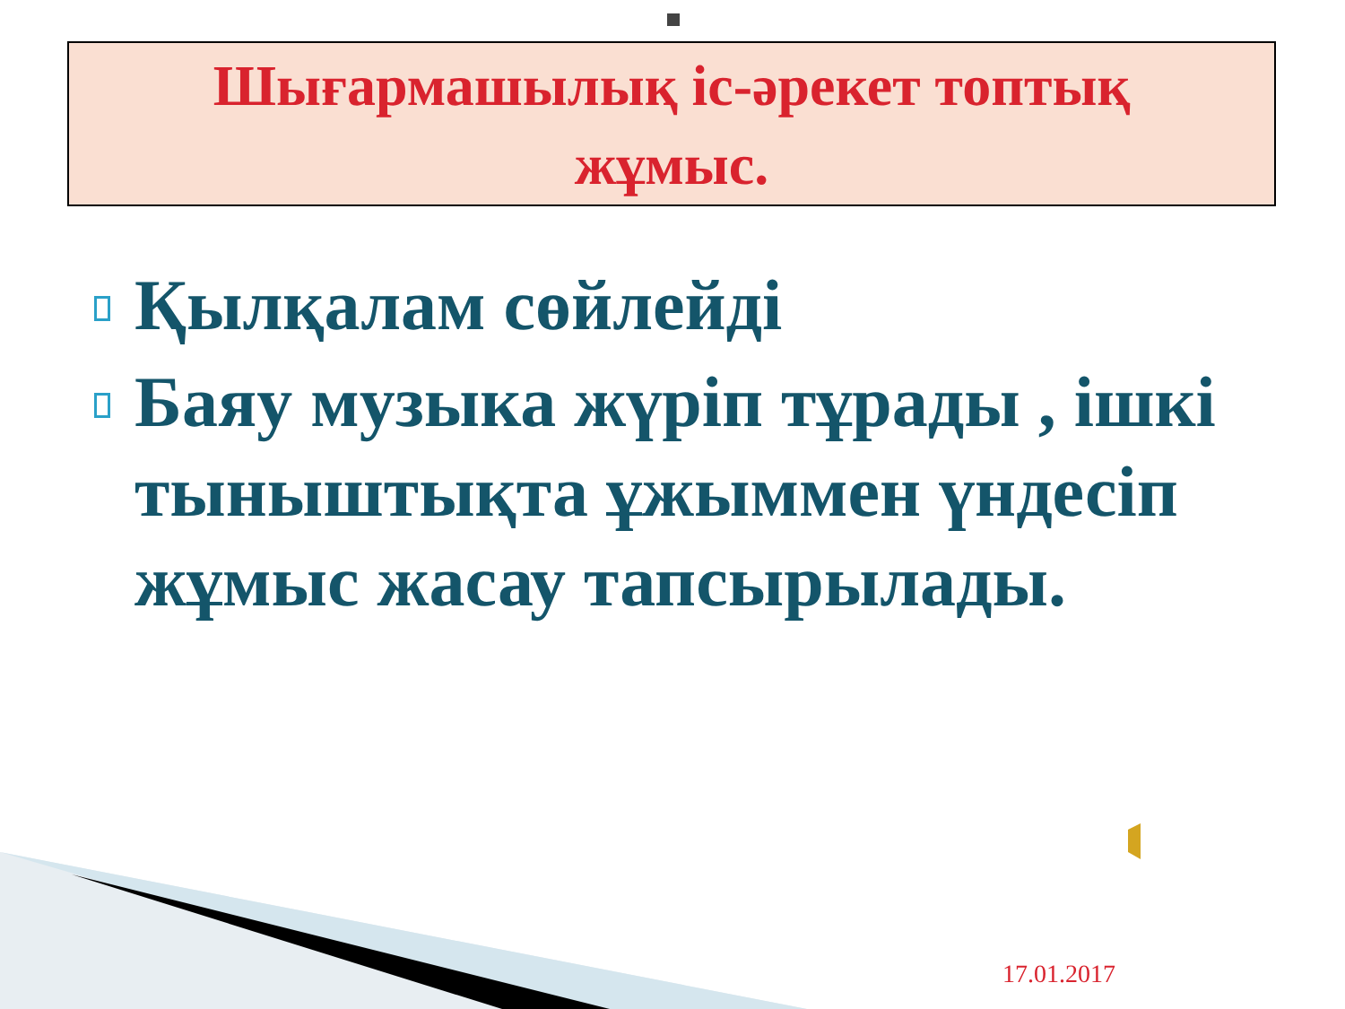Шығармашылық іс-әрекет топтық
жұмыс.
Қылқалам сөйлейді
Баяу музыка жүріп тұрады , ішкі тыныштықта ұжыммен үндесіп жұмыс жасау тапсырылады.
17.01.2017